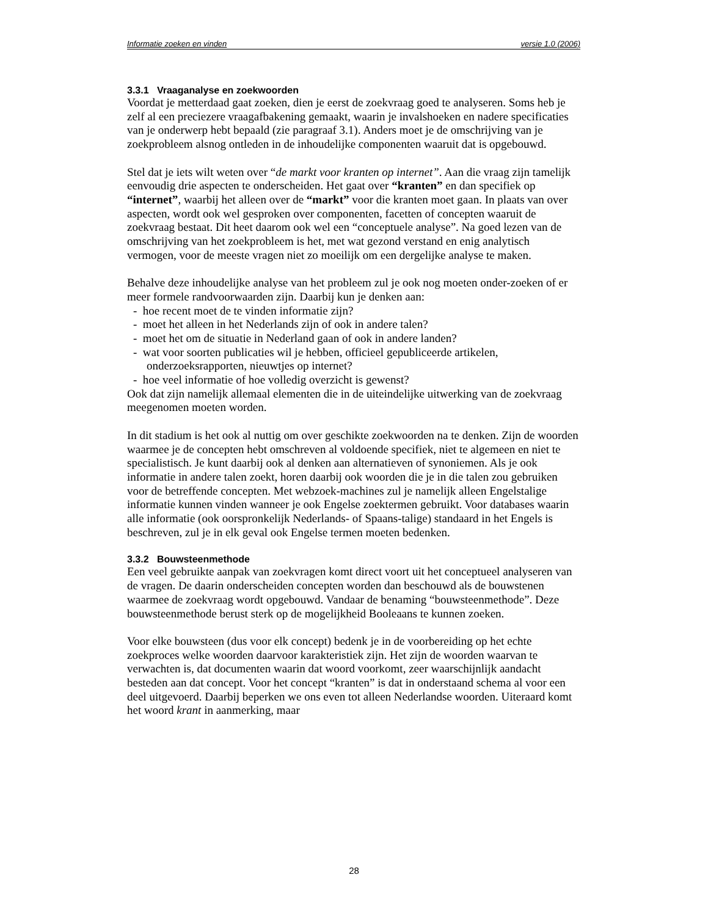Informatie zoeken en vinden versie 1.0 (2006)
3.3.1 Vraaganalyse en zoekwoorden
Voordat je metterdaad gaat zoeken, dien je eerst de zoekvraag goed te analyseren. Soms heb je zelf al een preciezere vraagafbakening gemaakt, waarin je invalshoeken en nadere specificaties van je onderwerp hebt bepaald (zie paragraaf 3.1). Anders moet je de omschrijving van je zoekprobleem alsnog ontleden in de inhoudelijke componenten waaruit dat is opgebouwd.
Stel dat je iets wilt weten over “de markt voor kranten op internet”. Aan die vraag zijn tamelijk eenvoudig drie aspecten te onderscheiden. Het gaat over “kranten” en dan specifiek op “internet”, waarbij het alleen over de “markt” voor die kranten moet gaan. In plaats van over aspecten, wordt ook wel gesproken over componenten, facetten of concepten waaruit de zoekvraag bestaat. Dit heet daarom ook wel een “conceptuele analyse”. Na goed lezen van de omschrijving van het zoekprobleem is het, met wat gezond verstand en enig analytisch vermogen, voor de meeste vragen niet zo moeilijk om een dergelijke analyse te maken.
Behalve deze inhoudelijke analyse van het probleem zul je ook nog moeten onder-zoeken of er meer formele randvoorwaarden zijn. Daarbij kun je denken aan:
- hoe recent moet de te vinden informatie zijn?
- moet het alleen in het Nederlands zijn of ook in andere talen?
- moet het om de situatie in Nederland gaan of ook in andere landen?
- wat voor soorten publicaties wil je hebben, officieel gepubliceerde artikelen, onderzoeksrapporten, nieuwtjes op internet?
- hoe veel informatie of hoe volledig overzicht is gewenst?
Ook dat zijn namelijk allemaal elementen die in de uiteindelijke uitwerking van de zoekvraag meegenomen moeten worden.
In dit stadium is het ook al nuttig om over geschikte zoekwoorden na te denken. Zijn de woorden waarmee je de concepten hebt omschreven al voldoende specifiek, niet te algemeen en niet te specialistisch. Je kunt daarbij ook al denken aan alternatieven of synoniemen. Als je ook informatie in andere talen zoekt, horen daarbij ook woorden die je in die talen zou gebruiken voor de betreffende concepten. Met webzoek-machines zul je namelijk alleen Engelstalige informatie kunnen vinden wanneer je ook Engelse zoektermen gebruikt. Voor databases waarin alle informatie (ook oorspronkelijk Nederlands- of Spaans-talige) standaard in het Engels is beschreven, zul je in elk geval ook Engelse termen moeten bedenken.
3.3.2 Bouwsteenmethode
Een veel gebruikte aanpak van zoekvragen komt direct voort uit het conceptueel analyseren van de vragen. De daarin onderscheiden concepten worden dan beschouwd als de bouwstenen waarmee de zoekvraag wordt opgebouwd. Vandaar de benaming “bouwsteenmethode”. Deze bouwsteenmethode berust sterk op de mogelijkheid Booleaans te kunnen zoeken.
Voor elke bouwsteen (dus voor elk concept) bedenk je in de voorbereiding op het echte zoekproces welke woorden daarvoor karakteristiek zijn. Het zijn de woorden waarvan te verwachten is, dat documenten waarin dat woord voorkomt, zeer waarschijnlijk aandacht besteden aan dat concept. Voor het concept “kranten” is dat in onderstaand schema al voor een deel uitgevoerd. Daarbij beperken we ons even tot alleen Nederlandse woorden. Uiteraard komt het woord krant in aanmerking, maar
28